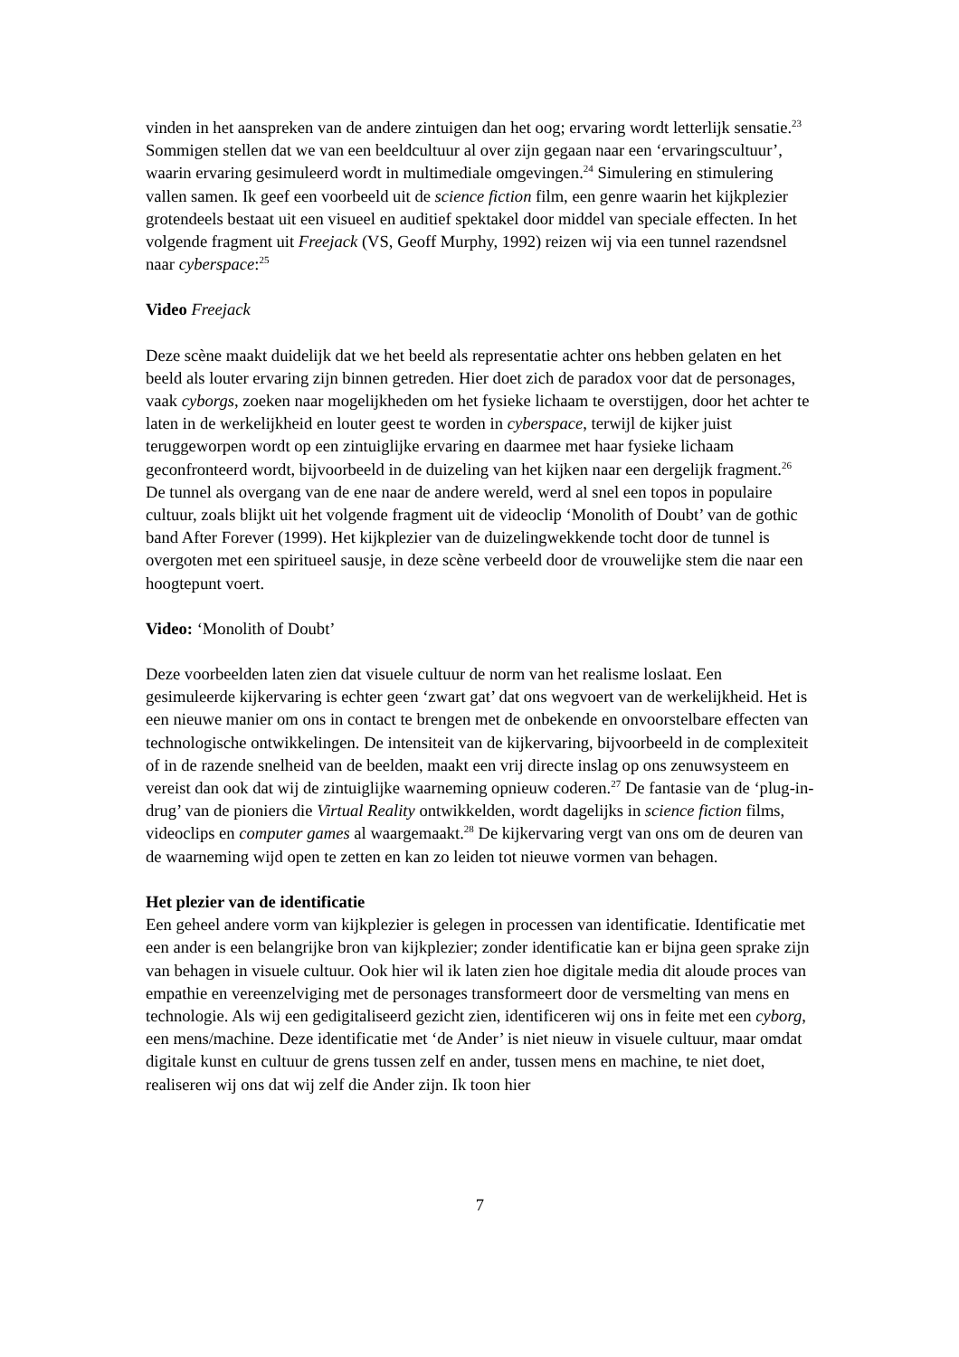vinden in het aanspreken van de andere zintuigen dan het oog; ervaring wordt letterlijk sensatie.<sup>23</sup> Sommigen stellen dat we van een beeldcultuur al over zijn gegaan naar een ‘ervaringscultuur’, waarin ervaring gesimuleerd wordt in multimediale omgevingen.<sup>24</sup> Simulering en stimulering vallen samen. Ik geef een voorbeeld uit de science fiction film, een genre waarin het kijkplezier grotendeels bestaat uit een visueel en auditief spektakel door middel van speciale effecten. In het volgende fragment uit Freejack (VS, Geoff Murphy, 1992) reizen wij via een tunnel razendsnel naar cyberspace:<sup>25</sup>
Video Freejack
Deze scène maakt duidelijk dat we het beeld als representatie achter ons hebben gelaten en het beeld als louter ervaring zijn binnen getreden. Hier doet zich de paradox voor dat de personages, vaak cyborgs, zoeken naar mogelijkheden om het fysieke lichaam te overstijgen, door het achter te laten in de werkelijkheid en louter geest te worden in cyberspace, terwijl de kijker juist teruggeworpen wordt op een zintuiglijke ervaring en daarmee met haar fysieke lichaam geconfronteerd wordt, bijvoorbeeld in de duizeling van het kijken naar een dergelijk fragment.<sup>26</sup> De tunnel als overgang van de ene naar de andere wereld, werd al snel een topos in populaire cultuur, zoals blijkt uit het volgende fragment uit de videoclip ‘Monolith of Doubt’ van de gothic band After Forever (1999). Het kijkplezier van de duizelingwekkende tocht door de tunnel is overgoten met een spiritueel sausje, in deze scène verbeeld door de vrouwelijke stem die naar een hoogtepunt voert.
Video: ‘Monolith of Doubt’
Deze voorbeelden laten zien dat visuele cultuur de norm van het realisme loslaat. Een gesimuleerde kijkervaring is echter geen ‘zwart gat’ dat ons wegvoert van de werkelijkheid. Het is een nieuwe manier om ons in contact te brengen met de onbekende en onvoorstelbare effecten van technologische ontwikkelingen. De intensiteit van de kijkervaring, bijvoorbeeld in de complexiteit of in de razende snelheid van de beelden, maakt een vrij directe inslag op ons zenuwsysteem en vereist dan ook dat wij de zintuiglijke waarneming opnieuw coderen.<sup>27</sup> De fantasie van de ‘plug-in-drug’ van de pioniers die Virtual Reality ontwikkelden, wordt dagelijks in science fiction films, videoclips en computer games al waargemaakt.<sup>28</sup> De kijkervaring vergt van ons om de deuren van de waarneming wijd open te zetten en kan zo leiden tot nieuwe vormen van behagen.
Het plezier van de identificatie
Een geheel andere vorm van kijkplezier is gelegen in processen van identificatie. Identificatie met een ander is een belangrijke bron van kijkplezier; zonder identificatie kan er bijna geen sprake zijn van behagen in visuele cultuur. Ook hier wil ik laten zien hoe digitale media dit aloude proces van empathie en vereenzelviging met de personages transformeert door de versmelting van mens en technologie. Als wij een gedigitaliseerd gezicht zien, identificeren wij ons in feite met een cyborg, een mens/machine. Deze identificatie met ‘de Ander’ is niet nieuw in visuele cultuur, maar omdat digitale kunst en cultuur de grens tussen zelf en ander, tussen mens en machine, te niet doet, realiseren wij ons dat wij zelf die Ander zijn. Ik toon hier
7